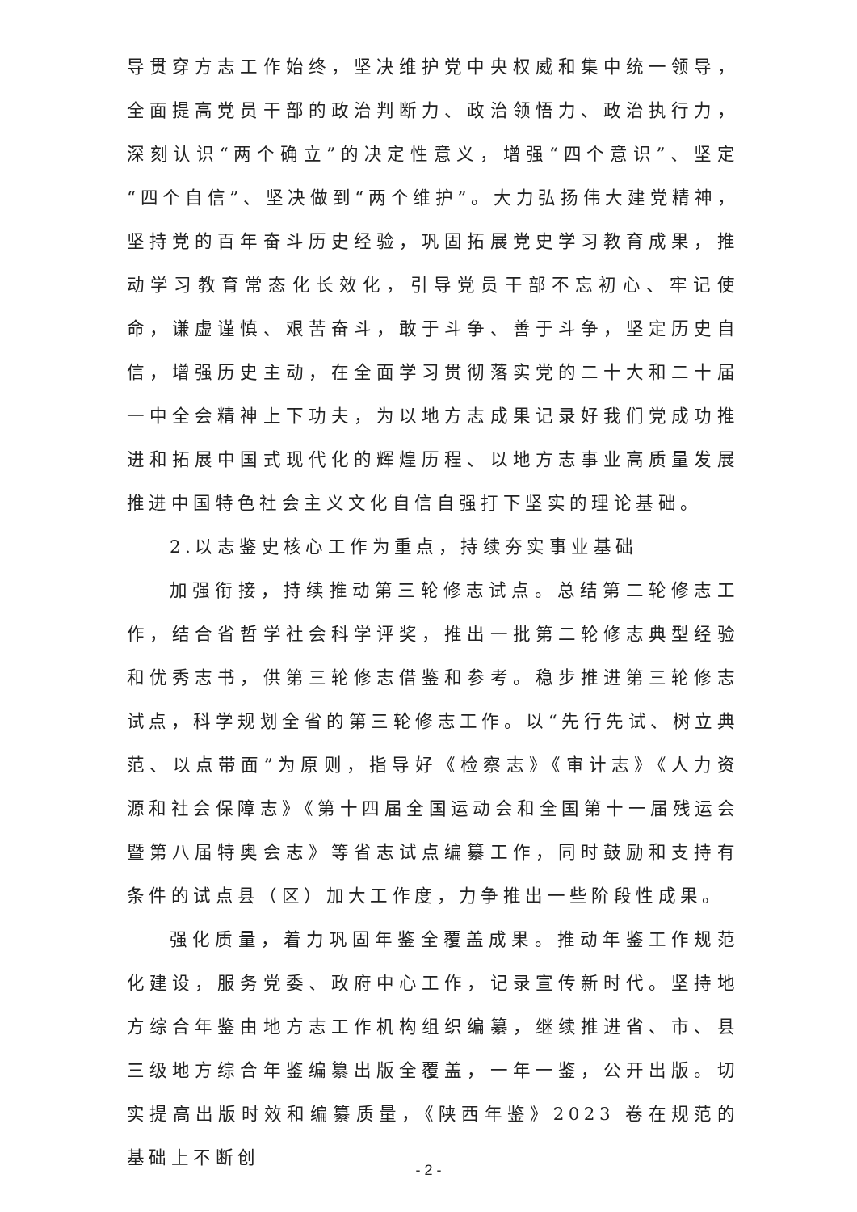导贯穿方志工作始终，坚决维护党中央权威和集中统一领导，全面提高党员干部的政治判断力、政治领悟力、政治执行力，深刻认识“两个确立”的决定性意义，增强“四个意识”、坚定“四个自信”、坚决做到“两个维护”。大力弘扬伟大建党精神，坚持党的百年奋斗历史经验，巩固拓展党史学习教育成果，推动学习教育常态化长效化，引导党员干部不忘初心、牢记使命，谦虚谨慎、艰苦奋斗，敢于斗争、善于斗争，坚定历史自信，增强历史主动，在全面学习贯彻落实党的二十大和二十届一中全会精神上下功夫，为以地方志成果记录好我们党成功推进和拓展中国式现代化的辉煌历程、以地方志事业高质量发展推进中国特色社会主义文化自信自强打下坚实的理论基础。
2.以志鉴史核心工作为重点，持续夯实事业基础
加强衔接，持续推动第三轮修志试点。总结第二轮修志工作，结合省哲学社会科学评奖，推出一批第二轮修志典型经验和优秀志书，供第三轮修志借鉴和参考。稳步推进第三轮修志试点，科学规划全省的第三轮修志工作。以“先行先试、树立典范、以点带面”为原则，指导好《检察志》《审计志》《人力资源和社会保障志》《第十四届全国运动会和全国第十一届残运会暨第八届特奥会志》等省志试点编纂工作，同时鼓励和支持有条件的试点县（区）加大工作度，力争推出一些阶段性成果。
强化质量，着力巩固年鉴全覆盖成果。推动年鉴工作规范化建设，服务党委、政府中心工作，记录宣传新时代。坚持地方综合年鉴由地方志工作机构组织编纂，继续推进省、市、县三级地方综合年鉴编纂出版全覆盖，一年一鉴，公开出版。切实提高出版时效和编纂质量，《陕西年鉴》2023 卷在规范的基础上不断创
- 2 -